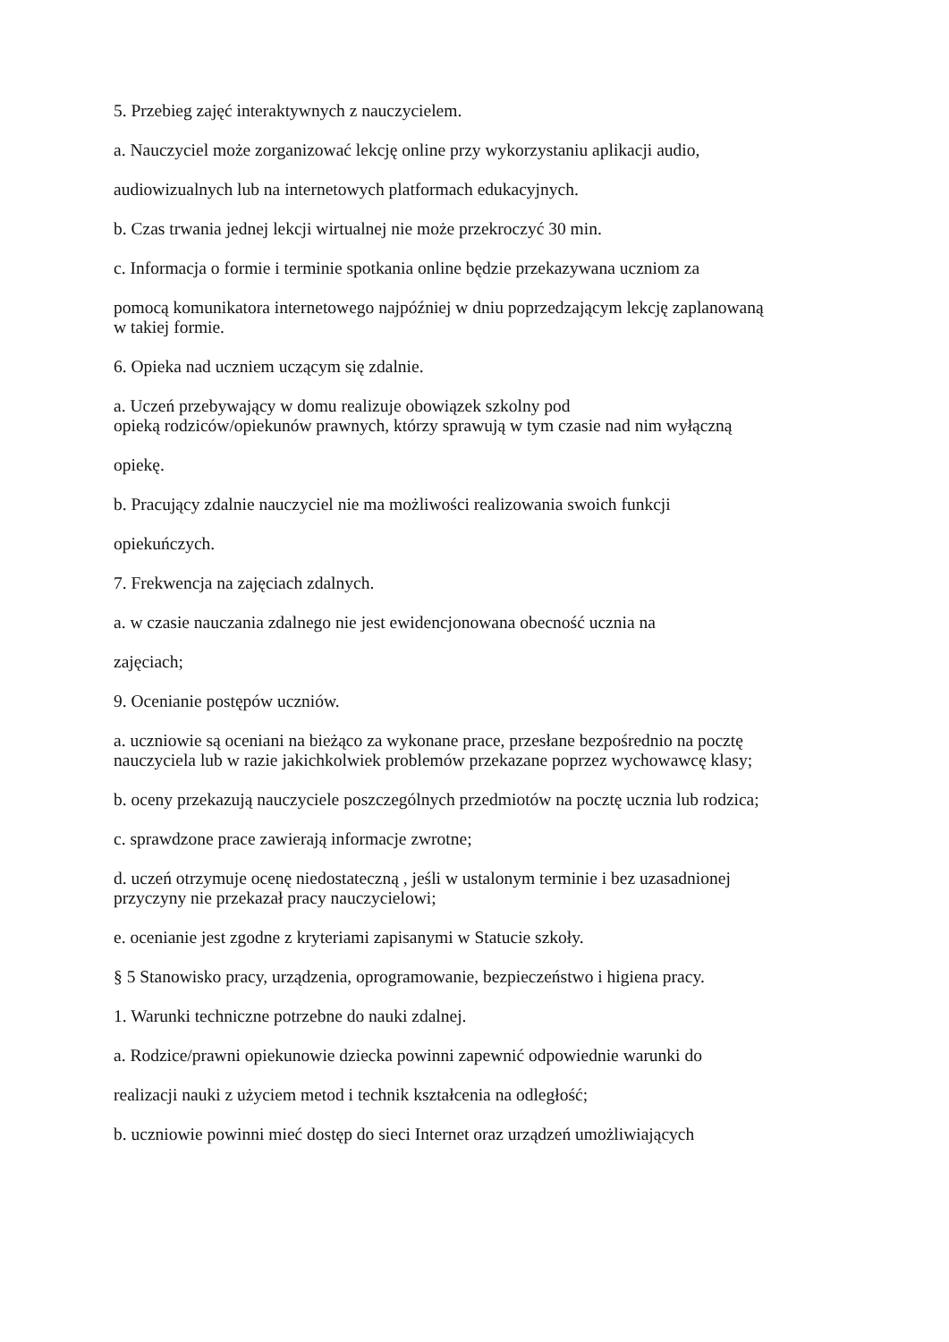5. Przebieg zajęć interaktywnych z nauczycielem.
a. Nauczyciel może zorganizować lekcję online przy wykorzystaniu aplikacji audio,
audiowizualnych lub na internetowych platformach edukacyjnych.
b. Czas trwania jednej lekcji wirtualnej nie może przekroczyć 30 min.
c. Informacja o formie i terminie spotkania online będzie przekazywana uczniom za
pomocą komunikatora internetowego najpóźniej w dniu poprzedzającym lekcję zaplanowaną
w takiej formie.
6. Opieka nad uczniem uczącym się zdalnie.
a. Uczeń przebywający w domu realizuje obowiązek szkolny pod
opieką rodziców/opiekunów prawnych, którzy sprawują w tym czasie nad nim wyłączną
opiekę.
b. Pracujący zdalnie nauczyciel nie ma możliwości realizowania swoich funkcji
opiekuńczych.
7. Frekwencja na zajęciach zdalnych.
a. w czasie nauczania zdalnego nie jest ewidencjonowana obecność ucznia na
zajęciach;
9. Ocenianie postępów uczniów.
a. uczniowie są oceniani na bieżąco za wykonane prace, przesłane bezpośrednio na pocztę
nauczyciela lub w razie jakichkolwiek problemów przekazane poprzez wychowawcę klasy;
b. oceny przekazują nauczyciele poszczególnych przedmiotów na pocztę ucznia lub rodzica;
c. sprawdzone prace zawierają informacje zwrotne;
d. uczeń otrzymuje ocenę niedostateczną , jeśli w ustalonym terminie i bez uzasadnionej
przyczyny nie przekazał pracy nauczycielowi;
e. ocenianie jest zgodne z kryteriami zapisanymi w Statucie szkoły.
§ 5 Stanowisko pracy, urządzenia, oprogramowanie, bezpieczeństwo i higiena pracy.
1. Warunki techniczne potrzebne do nauki zdalnej.
a. Rodzice/prawni opiekunowie dziecka powinni zapewnić odpowiednie warunki do
realizacji nauki z użyciem metod i technik kształcenia na odległość;
b. uczniowie powinni mieć dostęp do sieci Internet oraz urządzeń umożliwiających